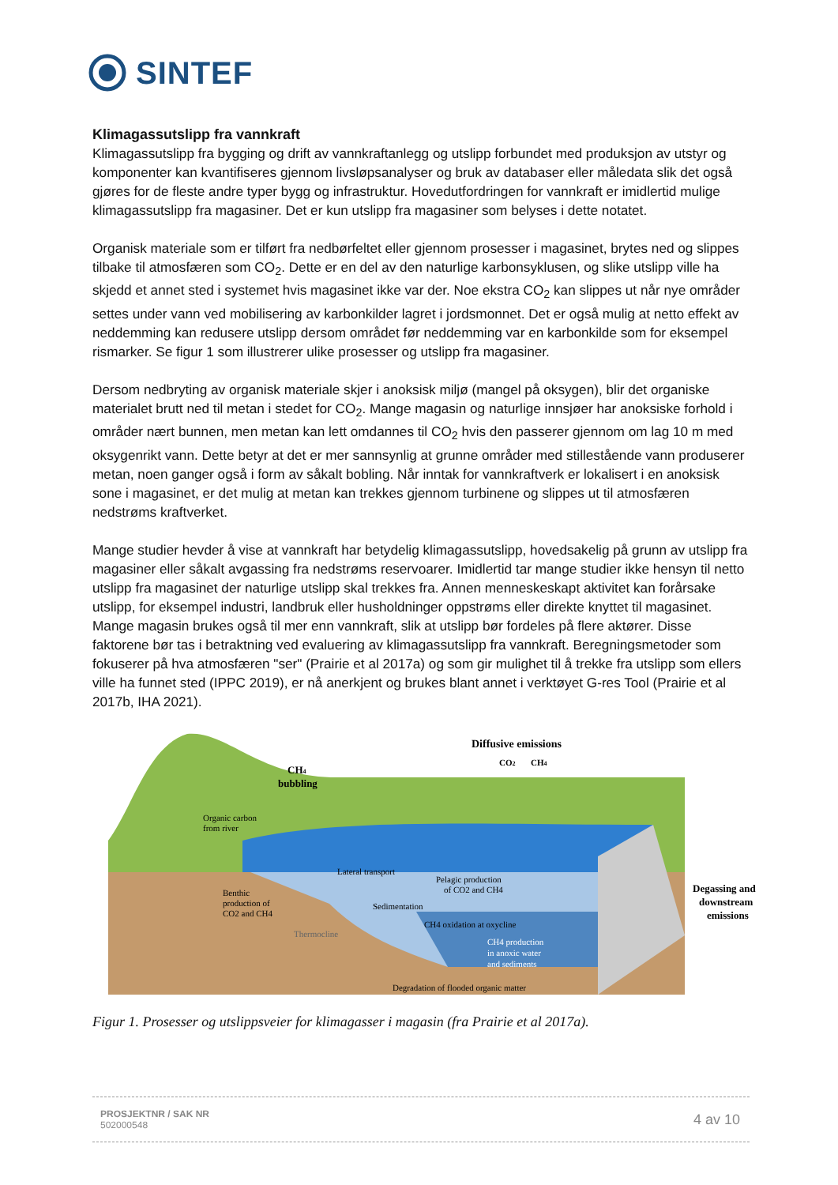SINTEF
Klimagassutslipp fra vannkraft
Klimagassutslipp fra bygging og drift av vannkraftanlegg og utslipp forbundet med produksjon av utstyr og komponenter kan kvantifiseres gjennom livsløpsanalyser og bruk av databaser eller måledata slik det også gjøres for de fleste andre typer bygg og infrastruktur. Hovedutfordringen for vannkraft er imidlertid mulige klimagassutslipp fra magasiner. Det er kun utslipp fra magasiner som belyses i dette notatet.
Organisk materiale som er tilført fra nedbørfeltet eller gjennom prosesser i magasinet, brytes ned og slippes tilbake til atmosfæren som CO<sub>2</sub>. Dette er en del av den naturlige karbonsyklusen, og slike utslipp ville ha skjedd et annet sted i systemet hvis magasinet ikke var der. Noe ekstra CO<sub>2</sub> kan slippes ut når nye områder settes under vann ved mobilisering av karbonkilder lagret i jordsmonnet. Det er også mulig at netto effekt av neddemming kan redusere utslipp dersom området før neddemming var en karbonkilde som for eksempel rismarker. Se figur 1 som illustrerer ulike prosesser og utslipp fra magasiner.
Dersom nedbryting av organisk materiale skjer i anoksisk miljø (mangel på oksygen), blir det organiske materialet brutt ned til metan i stedet for CO<sub>2</sub>. Mange magasin og naturlige innsjøer har anoksiske forhold i områder nært bunnen, men metan kan lett omdannes til CO<sub>2</sub> hvis den passerer gjennom om lag 10 m med oksygenrikt vann. Dette betyr at det er mer sannsynlig at grunne områder med stillestående vann produserer metan, noen ganger også i form av såkalt bobling. Når inntak for vannkraftverk er lokalisert i en anoksisk sone i magasinet, er det mulig at metan kan trekkes gjennom turbinene og slippes ut til atmosfæren nedstrøms kraftverket.
Mange studier hevder å vise at vannkraft har betydelig klimagassutslipp, hovedsakelig på grunn av utslipp fra magasiner eller såkalt avgassing fra nedstrøms reservoarer. Imidlertid tar mange studier ikke hensyn til netto utslipp fra magasinet der naturlige utslipp skal trekkes fra. Annen menneskeskapt aktivitet kan forårsake utslipp, for eksempel industri, landbruk eller husholdninger oppstrøms eller direkte knyttet til magasinet. Mange magasin brukes også til mer enn vannkraft, slik at utslipp bør fordeles på flere aktører. Disse faktorene bør tas i betraktning ved evaluering av klimagassutslipp fra vannkraft. Beregningsmetoder som fokuserer på hva atmosfæren "ser" (Prairie et al 2017a) og som gir mulighet til å trekke fra utslipp som ellers ville ha funnet sted (IPPC 2019), er nå anerkjent og brukes blant annet i verktøyet G-res Tool (Prairie et al 2017b, IHA 2021).
Diffusive emissions
CO2
CH4
CH4
bubbling
Organic carbon
from river
Lateral transport
Benthic
production of
CO2 and CH4
Pelagic production
of CO2 and CH4
Sedimentation
CH4 oxidation at oxycline
Thermocline
CH4 production
in anoxic water
and sediments
Degradation of flooded organic matter
Degassing and
downstream
emissions
Figur 1. Prosesser og utslippsveier for klimagasser i magasin (fra Prairie et al 2017a).
PROSJEKTNR / SAK NR
502000548
4 av 10